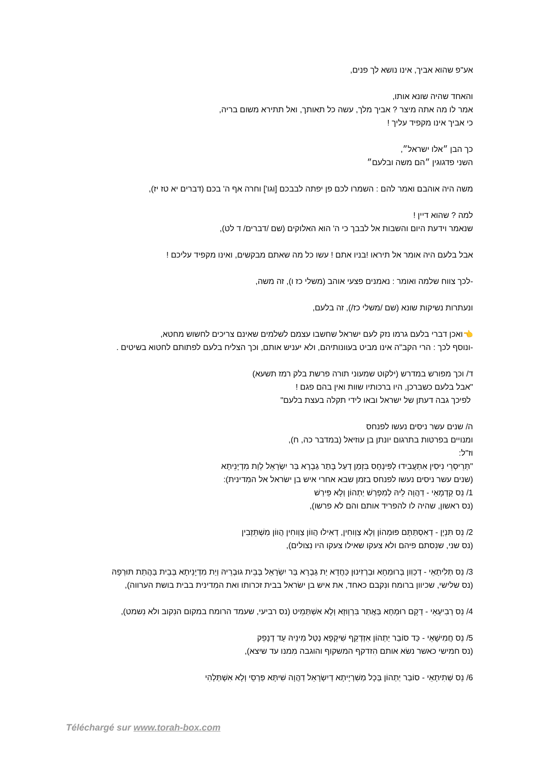אע"פ שהוא אביך, אינו נושא לך פנים,
והאחד שהיה שונא אותו,
אמר לו מה אתה מיצר ? אביך מלך, עשה כל תאותך, ואל תתירא משום בריה,
כי אביך אינו מקפיד עליך !
כך הבן ״אלו ישראל״,
השני פדגוגין ״הם משה ובלעם״
משה היה אוהבם ואמר להם : השמרו לכם פן יפתה לבבכם [וגו'] וחרה אף ה' בכם (דברים יא טז יז),
למה ? שהוא דיין !
שנאמר וידעת היום והשבות אל לבבך כי ה' הוא האלוקים (שם /דברים/ ד לט),
אבל בלעם היה אומר אל תיראו !בניו אתם ! עשו כל מה שאתם מבקשים, ואינו מקפיד עליכם !
-לכך צווח שלמה ואומר : נאמנים פצעי אוהב (משלי כז ו), זה משה,
ונעתרות נשיקות שונא (שם /משלי כז/), זה בלעם,
👈ואכן דברי בלעם גרמו נזק לעם ישראל שחשבו עצמם לשלמים שאינם צריכים לחשוש מחטא,
-ונוסף לכך : הרי הקב"ה אינו מביט בעוונותיהם, ולא יעניש אותם, וכך הצליח בלעם לפתותם לחטוא בשיטים .
ד/ וכך מפורש במדרש (ילקוט שמעוני תורה פרשת בלק רמז תשעא)
"אבל בלעם כשברכן, היו ברכותיו שוות ואין בהם פגם !
לפיכך גבה דעתן של ישראל ובאו לידי תקלה בעצת בלעם"
ה/ שנים עשר ניסים נעשו לפנחס
ומנויים בפרטות בתרגום יונתן בן עוזיאל (במדבר כה, ח),
וז"ל:
"תְּרֵיסְרֵי נִיסִין אִתְעֲבִידוּ לְפִּינְחָס בִּזְמַן דְעַל בָּתַר גַבְרָא בַּר יִשְׂרָאֵל לְוַת מִדְיָנֵיתָא
(שנים עשר ניסים נעשו לפנחס בזמן שבא אחרי איש בן ישׂראל אל המִדינית):
1/ נֵס קַדְמָאֵי - דַהֲוָה לֵיהּ לְמִפְרַשׁ יַתְהוֹן וְלָא פֵּירַשׁ
(נס ראשון, שהיה לו להפריד אותם והם לא פרשו),
2/ נֵס תִּנְיָן - דְאִסְתַּתָּם פּוּמְהוֹן וְלָא צַוְוחִין, דְאִילוּ הֲווֹן צַוְוחִין הֲווֹן מִשְׁתֵּזְבִין
(נס שני, שנִסתם פיהם ולא צעקו שאילו צעקו היו נִצולים),
3/ נֵס תְּלִיתָאֵי - דְכַוִון בְּרוּמְחָא וּבַרְזִינוּן כַּחֲדָא יַת גַבְרָא בַּר יִשְׂרָאֵל בְּבֵית גוּבְרֵיהּ וְיַת מִדְיָנֵיתָא בְּבֵית בַּהֲתַת תּוּרְפָהּ
(נס שלישי, שכיוון ברומח ונִקבם כאחד, את איש בן ישׂראל בבית זכרותו ואת המִדינית בבית בושת הערווה),
4/ נֵס רְבִיעָאֵי - דְקָם רוּמְחָא בַּאֲתַר בִּרְוָוזָא וְלָא אִשְׁתַּמֵיט (נס רביעי, שעמד הרומח במקום הנִקוב ולא נִשמט),
5/ נֵס חֲמִישָׁאֵי - כַּד סוֹבַר יַתְהוֹן אִזְדְקַף שִׁיקְפָא נְטַל מִינֵיהּ עַד דְנָפֵק
(נס חמישי כאשר נשׂא אותם הִזדקף המשקוף והוגבה מִמנו עד שיצא),
6/ נֵס שְׁתִיתָאֵי - סוֹבַר יַתְהוֹן בְּכָל מַשִׁרְיָיתָא דְיִשְׂרָאֵל דַהֲוָה שִׁיתָּא פַּרְסֵי וְלָא אִשְׁתַּלְהִי
Téléchargé sur www.torah-box.com